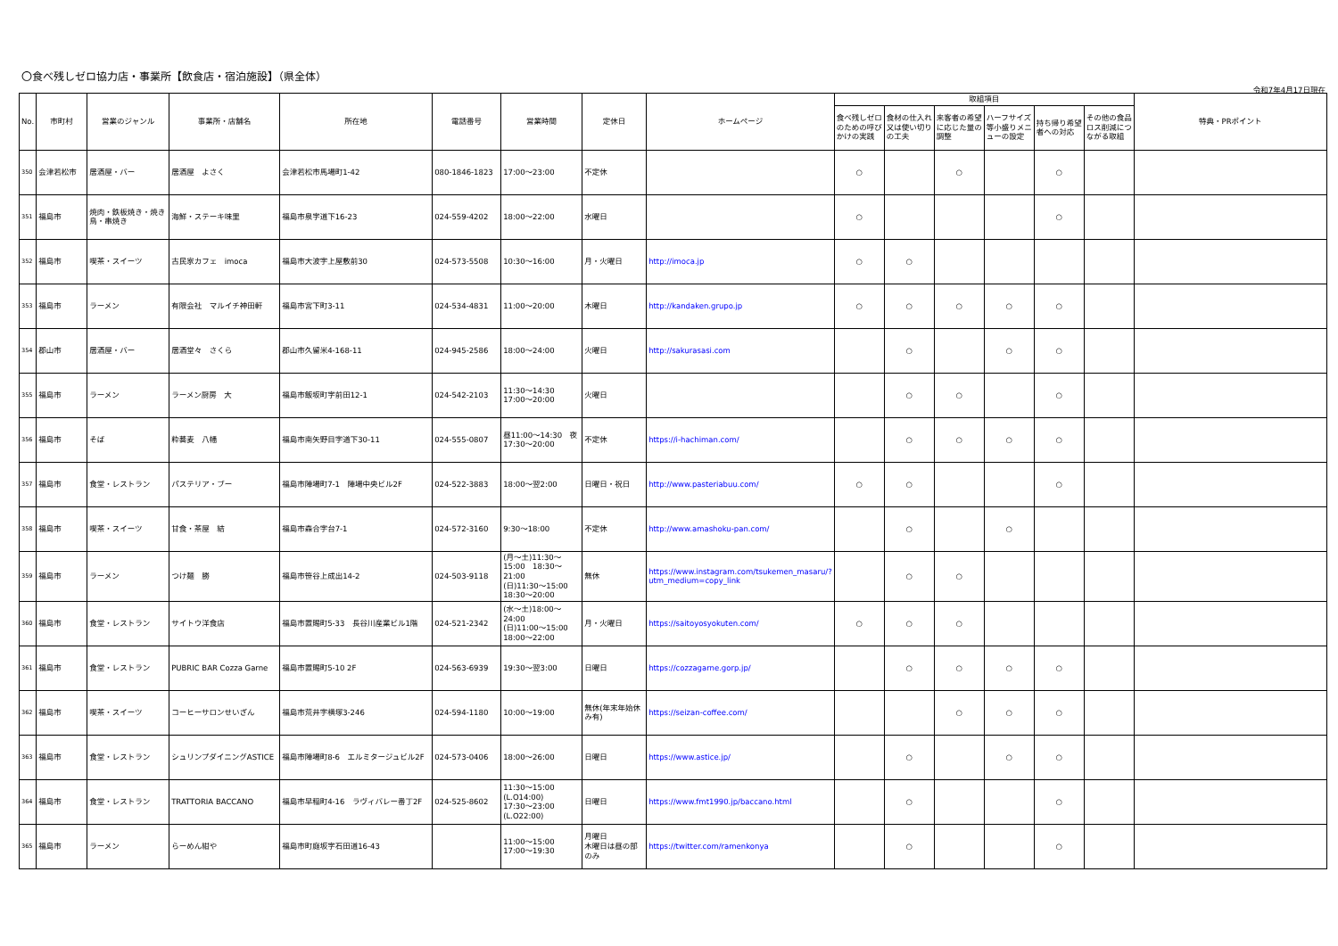〇食べ残しゼロ協力店・事業所【飲食店・宿泊施設】（県全体）
令和7年4月17日現在
| No. | 市町村 | 営業のジャンル | 事業所・店舗名 | 所在地 | 電話番号 | 営業時間 | 定休日 | ホームページ | 取組項目 | | | | | | 特典・PRポイント |
| --- | --- | --- | --- | --- | --- | --- | --- | --- | --- | --- | --- | --- | --- | --- | --- |
| | | | | | | | | | 食べ残しゼロのための呼びかけの実践 | 食材の仕入れ又は使い切りの工夫 | 来客者の希望に応じた量の調整 | ハーフサイズ等小盛りメニューの設定 | 持ち帰り希望者への対応 | その他の食品ロス削減につながる取組 | |
| 350 | 会津若松市 | 居酒屋・バー | 居酒屋 よさく | 会津若松市馬場町1-42 | 080-1846-1823 | 17:00～23:00 | 不定休 | | ○ | | ○ | | ○ | | |
| 351 | 福島市 | 焼肉・鉄板焼き・焼き鳥・串焼き | 海鮮・ステーキ味里 | 福島市泉字道下16-23 | 024-559-4202 | 18:00～22:00 | 水曜日 | | ○ | | | | ○ | | |
| 352 | 福島市 | 喫茶・スイーツ | 古民家カフェ imoca | 福島市大波字上屋敷前30 | 024-573-5508 | 10:30～16:00 | 月・火曜日 | http://imoca.jp | ○ | ○ | | | | | |
| 353 | 福島市 | ラーメン | 有限会社 マルイチ神田軒 | 福島市宮下町3-11 | 024-534-4831 | 11:00～20:00 | 木曜日 | http://kandaken.grupo.jp | ○ | ○ | ○ | ○ | ○ | | |
| 354 | 郡山市 | 居酒屋・バー | 居酒堂々 さくら | 郡山市久留米4-168-11 | 024-945-2586 | 18:00～24:00 | 火曜日 | http://sakurasasi.com | | ○ | | ○ | ○ | | |
| 355 | 福島市 | ラーメン | ラーメン厨房 大 | 福島市飯坂町字前田12-1 | 024-542-2103 | 11:30～14:30 17:00～20:00 | 火曜日 | | | ○ | ○ | | ○ | | |
| 356 | 福島市 | そば | 粋蕎麦 八幡 | 福島市南矢野目字道下30-11 | 024-555-0807 | 昼11:00～14:30 夜17:30～20:00 | 不定休 | https://i-hachiman.com/ | | ○ | ○ | ○ | ○ | | |
| 357 | 福島市 | 食堂・レストラン | パステリア・ブー | 福島市陣場町7-1 陣場中央ビル2F | 024-522-3883 | 18:00～翌2:00 | 日曜日・祝日 | http://www.pasteriabuu.com/ | ○ | ○ | | | ○ | | |
| 358 | 福島市 | 喫茶・スイーツ | 甘食・茶屋 結 | 福島市森合字台7-1 | 024-572-3160 | 9:30～18:00 | 不定休 | http://www.amashoku-pan.com/ | | ○ | | ○ | | | |
| 359 | 福島市 | ラーメン | つけ麺 勝 | 福島市笹谷上成出14-2 | 024-503-9118 | (月～土)11:30～15:00 18:30～21:00 (日)11:30～15:00 18:30～20:00 | 無休 | https://www.instagram.com/tsukemen_masaru/?utm_medium=copy_link | | ○ | ○ | | | | |
| 360 | 福島市 | 食堂・レストラン | サイトウ洋食店 | 福島市置賜町5-33 長谷川産業ビル1階 | 024-521-2342 | (水～土)18:00～24:00 (日)11:00～15:00 18:00～22:00 | 月・火曜日 | https://saitoyosyokuten.com/ | ○ | ○ | ○ | | | | |
| 361 | 福島市 | 食堂・レストラン | PUBRIC BAR Cozza Garne | 福島市置賜町5-10 2F | 024-563-6939 | 19:30～翌3:00 | 日曜日 | https://cozzagarne.gorp.jp/ | | ○ | ○ | ○ | ○ | | |
| 362 | 福島市 | 喫茶・スイーツ | コーヒーサロンせいざん | 福島市荒井字横塚3-246 | 024-594-1180 | 10:00～19:00 | 無休(年末年始休み有) | https://seizan-coffee.com/ | | | ○ | ○ | ○ | | |
| 363 | 福島市 | 食堂・レストラン | シュリンプダイニングASTICE | 福島市陣場町8-6 エルミタージュビル2F | 024-573-0406 | 18:00～26:00 | 日曜日 | https://www.astice.jp/ | | ○ | | ○ | ○ | | |
| 364 | 福島市 | 食堂・レストラン | TRATTORIA BACCANO | 福島市早稲町4-16 ラヴィバレー番丁2F | 024-525-8602 | 11:30～15:00 (L.O14:00) 17:30～23:00 (L.O22:00) | 日曜日 | https://www.fmt1990.jp/baccano.html | | ○ | | | ○ | | |
| 365 | 福島市 | ラーメン | らーめん紺や | 福島市町庭坂字石田道16-43 | | 11:00～15:00 17:00～19:30 | 月曜日 木曜日は昼の部のみ | https://twitter.com/ramenkonya | | ○ | | | ○ | | |